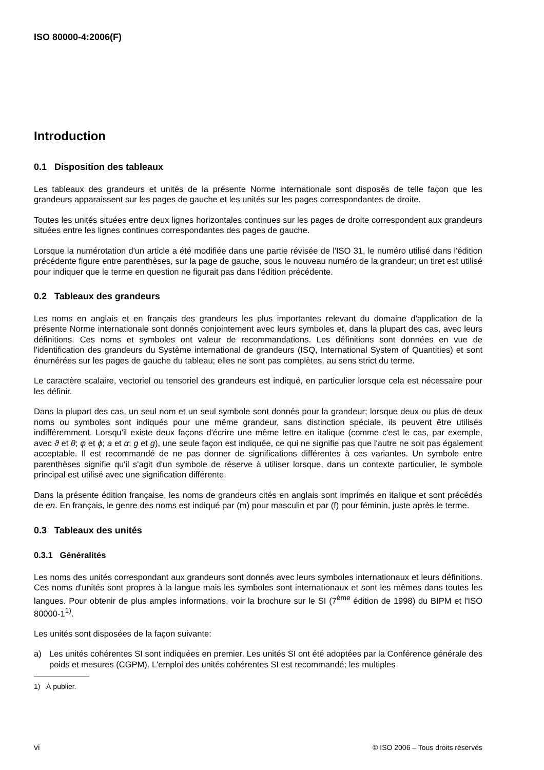ISO 80000-4:2006(F)
Introduction
0.1 Disposition des tableaux
Les tableaux des grandeurs et unités de la présente Norme internationale sont disposés de telle façon que les grandeurs apparaissent sur les pages de gauche et les unités sur les pages correspondantes de droite.
Toutes les unités situées entre deux lignes horizontales continues sur les pages de droite correspondent aux grandeurs situées entre les lignes continues correspondantes des pages de gauche.
Lorsque la numérotation d'un article a été modifiée dans une partie révisée de l'ISO 31, le numéro utilisé dans l'édition précédente figure entre parenthèses, sur la page de gauche, sous le nouveau numéro de la grandeur; un tiret est utilisé pour indiquer que le terme en question ne figurait pas dans l'édition précédente.
0.2 Tableaux des grandeurs
Les noms en anglais et en français des grandeurs les plus importantes relevant du domaine d'application de la présente Norme internationale sont donnés conjointement avec leurs symboles et, dans la plupart des cas, avec leurs définitions. Ces noms et symboles ont valeur de recommandations. Les définitions sont données en vue de l'identification des grandeurs du Système international de grandeurs (ISQ, International System of Quantities) et sont énumérées sur les pages de gauche du tableau; elles ne sont pas complètes, au sens strict du terme.
Le caractère scalaire, vectoriel ou tensoriel des grandeurs est indiqué, en particulier lorsque cela est nécessaire pour les définir.
Dans la plupart des cas, un seul nom et un seul symbole sont donnés pour la grandeur; lorsque deux ou plus de deux noms ou symboles sont indiqués pour une même grandeur, sans distinction spéciale, ils peuvent être utilisés indifféremment. Lorsqu'il existe deux façons d'écrire une même lettre en italique (comme c'est le cas, par exemple, avec ϑ et θ; φ et ϕ; a et α; g et g), une seule façon est indiquée, ce qui ne signifie pas que l'autre ne soit pas également acceptable. Il est recommandé de ne pas donner de significations différentes à ces variantes. Un symbole entre parenthèses signifie qu'il s'agit d'un symbole de réserve à utiliser lorsque, dans un contexte particulier, le symbole principal est utilisé avec une signification différente.
Dans la présente édition française, les noms de grandeurs cités en anglais sont imprimés en italique et sont précédés de en. En français, le genre des noms est indiqué par (m) pour masculin et par (f) pour féminin, juste après le terme.
0.3 Tableaux des unités
0.3.1 Généralités
Les noms des unités correspondant aux grandeurs sont donnés avec leurs symboles internationaux et leurs définitions. Ces noms d'unités sont propres à la langue mais les symboles sont internationaux et sont les mêmes dans toutes les langues. Pour obtenir de plus amples informations, voir la brochure sur le SI (7<sup>ème</sup> édition de 1998) du BIPM et l'ISO 80000-1<sup>1)</sup>.
Les unités sont disposées de la façon suivante:
a) Les unités cohérentes SI sont indiquées en premier. Les unités SI ont été adoptées par la Conférence générale des poids et mesures (CGPM). L'emploi des unités cohérentes SI est recommandé; les multiples
1) À publier.
vi © ISO 2006 – Tous droits réservés